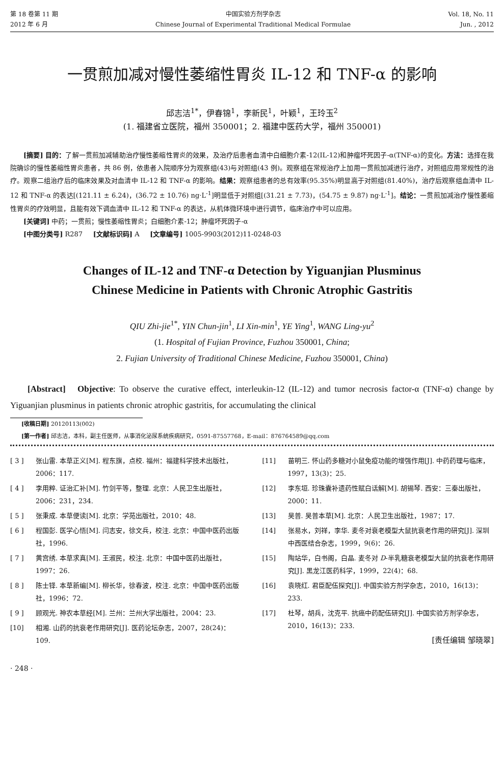第 18 卷第 11 期
2012 年 6 月
中国实验方剂学杂志
Chinese Journal of Experimental Traditional Medical Formulae
Vol. 18, No. 11
Jun. , 2012
一贯煎加减对慢性萎缩性胃炎 IL-12 和 TNF-α 的影响
邱志洁<sup>1*</sup>，伊春锦<sup>1</sup>，李新民<sup>1</sup>，叶颖<sup>1</sup>，王玲玉<sup>2</sup>
(1. 福建省立医院，福州 350001；2. 福建中医药大学，福州 350001)
[摘要] 目的：了解一贯煎加减辅助治疗慢性萎缩性胃炎的效果，及治疗后患者血清中白细胞介素-12(IL-12)和肿瘤坏死因子-α(TNF-α)的变化。方法：选择在我院确诊的慢性萎缩性胃炎患者，共 86 例，依患者入院顺序分为观察组(43)与对照组(43 例)。观察组在常规治疗上加用一贯煎加减进行治疗，对照组应用常规性的治疗。观察二组治疗后的临床效果及对血清中 IL-12 和 TNF-α 的影响。结果：观察组患者的总有效率(95.35%)明显高于对照组(81.40%)，治疗后观察组血清中 IL-12 和 TNF-α 的表达[(121.11 ± 6.24)，(36.72 ± 10.76) ng·L<sup>-1</sup>]明显低于对照组[(31.21 ± 7.73)，(54.75 ± 9.87) ng·L<sup>-1</sup>]。结论：一贯煎加减治疗慢性萎缩性胃炎的疗效明显，且能有效下调血清中 IL-12 和 TNF-α 的表达，从机体微环境中进行调节，临床治疗中可以应用。
[关键词] 中药；一贯煎；慢性萎缩性胃炎；白细胞介素-12；肿瘤坏死因子-α
[中图分类号] R287 [文献标识码] A [文章编号] 1005-9903(2012)11-0248-03
Changes of IL-12 and TNF-α Detection by Yiguanjian Plusminus
Chinese Medicine in Patients with Chronic Atrophic Gastritis
QIU Zhi-jie<sup>1*</sup>, YIN Chun-jin<sup>1</sup>, LI Xin-min<sup>1</sup>, YE Ying<sup>1</sup>, WANG Ling-yu<sup>2</sup>
(1. Hospital of Fujian Province, Fuzhou 350001, China;
2. Fujian University of Traditional Chinese Medicine, Fuzhou 350001, China)
[Abstract] Objective: To observe the curative effect, interleukin-12 (IL-12) and tumor necrosis factor-α (TNF-α) change by Yiguanjian plusminus in patients chronic atrophic gastritis, for accumulating the clinical
[收稿日期] 20120113(002)
[第一作者] 邱志洁，本科，副主任医师，从事消化泌尿系统疾病研究，0591-87557768，E-mail：876764589@qq.com
[ 3 ] 张山雷. 本草正义[M]. 程东旗，点校. 福州：福建科学技术出版社，2006：117.
[ 4 ] 李用粹. 证治汇补[M]. 竹剑平等，整理. 北京：人民卫生出版社，2006：231，234.
[ 5 ] 张秉成. 本草便读[M]. 北京：学苑出版社，2010：48.
[ 6 ] 程国彭. 医学心悟[M]. 闫志安，徐文兵，校注. 北京：中国中医药出版社，1996.
[ 7 ] 黄宫绣. 本草求真[M]. 王淑民，校注. 北京：中国中医药出版社，1997：26.
[ 8 ] 陈士铎. 本草新编[M]. 柳长华，徐春波，校注. 北京：中国中医药出版社，1996：72.
[ 9 ] 顾观光. 神农本草经[M]. 兰州：兰州大学出版社，2004：23.
[10] 相湘. 山药的抗衰老作用研究[J]. 医药论坛杂志，2007，28(24)：109.
[11] 苗明三. 怀山药多糖对小鼠免疫功能的增强作用[J]. 中药药理与临床，1997，13(3)：25.
[12] 李东垣. 珍珠囊补遗药性赋白话解[M]. 胡锡琴. 西安：三秦出版社，2000：11.
[13] 吴普. 吴普本草[M]. 北京：人民卫生出版社，1987：17.
[14] 张易水，刘祥，李华. 麦冬对衰老模型大鼠抗衰老作用的研究[J]. 深圳中西医结合杂志，1999，9(6)：26.
[15] 陶站华，白书阁，白晶. 麦冬对 D-半乳糖衰老模型大鼠的抗衰老作用研究[J]. 黑龙江医药科学，1999，22(4)：68.
[16] 袁晓红. 君臣配伍探究[J]. 中国实验方剂学杂志，2010，16(13)：233.
[17] 杜琴，胡兵，沈克平. 抗癌中药配伍研究[J]. 中国实验方剂学杂志，2010，16(13)：233.
[责任编辑 邹晓翠]
· 248 ·